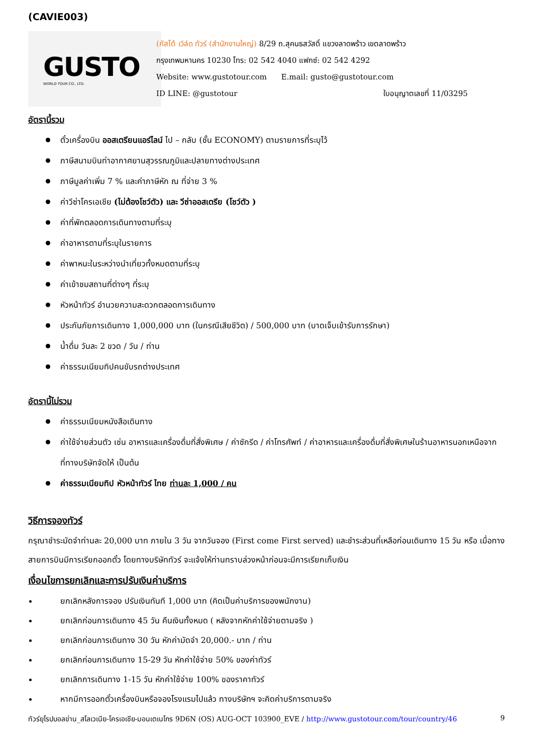(CAVIE003)
GUSTO
WORLD TOUR CO., LTD.
(กัสโต้ เวิล์ด ทัวร์ (สำนักงานใหญ่) 8/29 ถ.สุคนธสวัสดิ์ แขวงลาดพร้าว เขตลาดพร้าว
กรุงเทพมหานคร 10230 โทร: 02 542 4040 แฟกซ์: 02 542 4292
Website: www.gustotour.com E.mail: gusto@gustotour.com
ID LINE: @gustotour ใบอนุญาตเลขที่ 11/03295
อัตรานี้รวม
ตั๋วเครื่องบิน ออสเตรียนแอร์ไลน์ ไป – กลับ (ชั้น ECONOMY) ตามรายการที่ระบุไว้
ภาษีสนามบินท่าอากาศยานสุวรรณภูมิและปลายทางต่างประเทศ
ภาษีมูลค่าเพิ่ม 7 % และค่าภาษีหัก ณ ที่จ่าย 3 %
ค่าวีซ่าโครเอเชีย (ไม่ต้องโชว์ตัว) และ วีซ่าออสเตรีย (โชว์ตัว )
ค่าที่พักตลอดการเดินทางตามที่ระบุ
ค่าอาหารตามที่ระบุในรายการ
ค่าพาหนะในระหว่างนำเที่ยวทั้งหมดตามที่ระบุ
ค่าเข้าชมสถานที่ต่างๆ ที่ระบุ
หัวหน้าทัวร์ อำนวยความสะดวกตลอดการเดินทาง
ประกันภัยการเดินทาง 1,000,000 บาท (ในกรณีเสียชีวิต) / 500,000 บาท (บาดเจ็บเข้ารับการรักษา)
น้ำดื่ม วันละ 2 ขวด / วัน / ท่าน
ค่าธรรมเนียมทิปคนขับรถต่างประเทศ
อัตรานี้ไม่รวม
ค่าธรรมเนียมหนังสือเดินทาง
ค่าใช้จ่ายส่วนตัว เช่น อาหารและเครื่องดื่มที่สั่งพิเศษ / ค่าซักรีด / ค่าโทรศัพท์ / ค่าอาหารและเครื่องดื่มที่สั่งพิเศษในร้านอาหารนอกเหนือจากที่ทางบริษัทจัดให้ เป็นต้น
ค่าธรรมเนียมทิป หัวหน้าทัวร์ ไทย ท่านละ 1,000 / คน
วิธีการจองทัวร์
กรุณาชำระมัดจำท่านละ 20,000 บาท ภายใน 3 วัน จากวันจอง (First come First served) และชำระส่วนที่เหลือก่อนเดินทาง 15 วัน หรือ เมื่อทางสายการบินมีการเรียกออกตั๋ว โดยทางบริษัททัวร์ จะแจ้งให้ท่านทราบล่วงหน้าก่อนจะมีการเรียกเก็บเงิน
เงื่อนไขการยกเลิกและการปรับเงินค่าบริการ
ยกเลิกหลังการจอง ปรับเงินทันที 1,000 บาท (คิดเป็นค่าบริการของพนักงาน)
ยกเลิกก่อนการเดินทาง 45 วัน คืนเงินทั้งหมด ( หลังจากหักค่าใช้จ่ายตามจริง )
ยกเลิกก่อนการเดินทาง 30 วัน หักค่ามัดจำ 20,000.- บาท / ท่าน
ยกเลิกก่อนการเดินทาง 15-29 วัน หักค่าใช้จ่าย 50% ของค่าทัวร์
ยกเลิกการเดินทาง 1-15 วัน หักค่าใช้จ่าย 100% ของราคาทัวร์
หากมีการออกตั๋วเครื่องบินหรือจองโรงแรมไปแล้ว ทางบริษัทฯ จะคิดค่าบริการตามจริง
ทัวร์ยุโรปบอลข่าน_สโลเวเนีย-โครเอเชีย-มอนเตเนโกร 9D6N (OS) AUG-OCT 103900_EVE / http://www.gustotour.com/tour/country/46 9